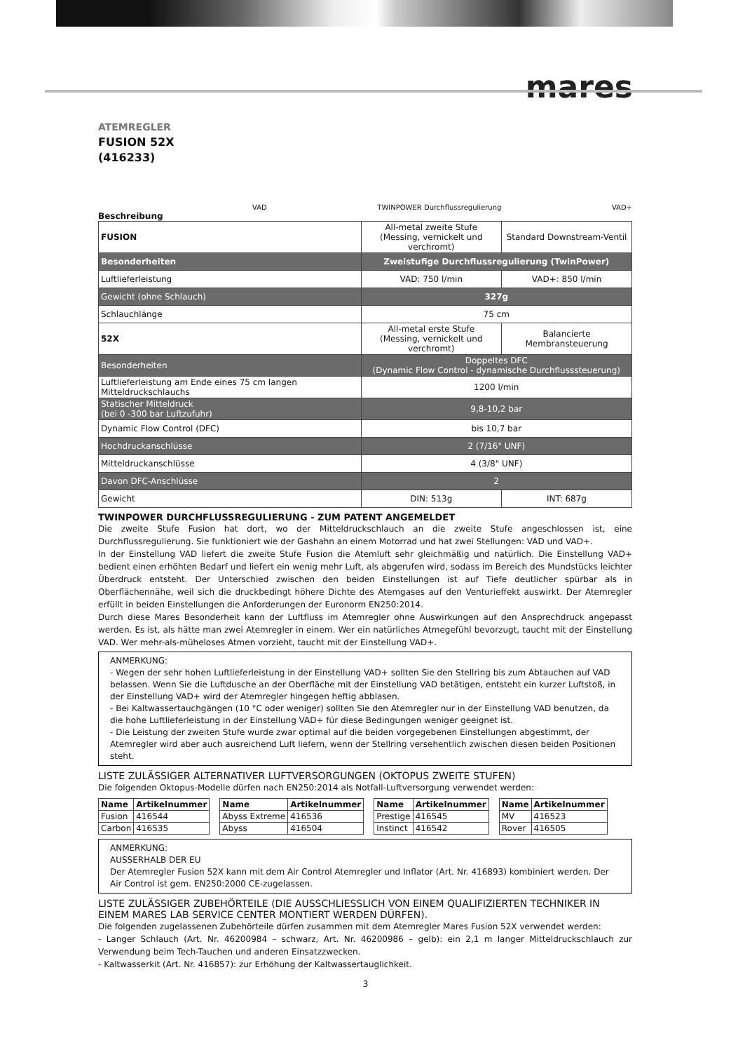mares
ATEMREGLER
FUSION 52X
(416233)
VAD TWINPOWER Durchflussregulierung VAD+
Beschreibung
| FUSION | All-metal zweite Stufe (Messing, vernickelt und verchromt) | Standard Downstream-Ventil |
| Besonderheiten | Zweistufige Durchflussregulierung (TwinPower) | |
| Luftlieferleistung | VAD: 750 l/min | VAD+: 850 l/min |
| Gewicht (ohne Schlauch) | 327g | |
| Schlauchlänge | 75 cm | |
| 52X | All-metal erste Stufe (Messing, vernickelt und verchromt) | Balancierte Membransteuerung |
| Besonderheiten | Doppeltes DFC (Dynamic Flow Control - dynamische Durchflusssteuerung) | |
| Luftlieferleistung am Ende eines 75 cm langen Mitteldruckschlauchs | 1200 l/min | |
| Statischer Mitteldruck (bei 0 -300 bar Luftzufuhr) | 9,8-10,2 bar | |
| Dynamic Flow Control (DFC) | bis 10,7 bar | |
| Hochdruckanschlüsse | 2 (7/16" UNF) | |
| Mitteldruckanschlüsse | 4 (3/8" UNF) | |
| Davon DFC-Anschlüsse | 2 | |
| Gewicht | DIN: 513g | INT: 687g |
TWINPOWER DURCHFLUSSREGULIERUNG - ZUM PATENT ANGEMELDET
Die zweite Stufe Fusion hat dort, wo der Mitteldruckschlauch an die zweite Stufe angeschlossen ist, eine Durchflussregulierung. Sie funktioniert wie der Gashahn an einem Motorrad und hat zwei Stellungen: VAD und VAD+.
In der Einstellung VAD liefert die zweite Stufe Fusion die Atemluft sehr gleichmäßig und natürlich. Die Einstellung VAD+ bedient einen erhöhten Bedarf und liefert ein wenig mehr Luft, als abgerufen wird, sodass im Bereich des Mundstücks leichter Überdruck entsteht. Der Unterschied zwischen den beiden Einstellungen ist auf Tiefe deutlicher spürbar als in Oberflächennähe, weil sich die druckbedingt höhere Dichte des Atemgases auf den Venturieffekt auswirkt. Der Atemregler erfüllt in beiden Einstellungen die Anforderungen der Euronorm EN250:2014.
Durch diese Mares Besonderheit kann der Luftfluss im Atemregler ohne Auswirkungen auf den Ansprechdruck angepasst werden. Es ist, als hätte man zwei Atemregler in einem. Wer ein natürliches Atmegefühl bevorzugt, taucht mit der Einstellung VAD. Wer mehr-als-müheloses Atmen vorzieht, taucht mit der Einstellung VAD+.
ANMERKUNG:
- Wegen der sehr hohen Luftlieferleistung in der Einstellung VAD+ sollten Sie den Stellring bis zum Abtauchen auf VAD belassen. Wenn Sie die Luftdusche an der Oberfläche mit der Einstellung VAD betätigen, entsteht ein kurzer Luftstoß, in der Einstellung VAD+ wird der Atemregler hingegen heftig abblasen.
- Bei Kaltwassertauchgängen (10 °C oder weniger) sollten Sie den Atemregler nur in der Einstellung VAD benutzen, da die hohe Luftlieferleistung in der Einstellung VAD+ für diese Bedingungen weniger geeignet ist.
- Die Leistung der zweiten Stufe wurde zwar optimal auf die beiden vorgegebenen Einstellungen abgestimmt, der Atemregler wird aber auch ausreichend Luft liefern, wenn der Stellring versehentlich zwischen diesen beiden Positionen steht.
LISTE ZULÄSSIGER ALTERNATIVER LUFTVERSORGUNGEN (OKTOPUS ZWEITE STUFEN)
Die folgenden Oktopus-Modelle dürfen nach EN250:2014 als Notfall-Luftversorgung verwendet werden:
| Name | Artikelnummer |
| --- | --- |
| Fusion | 416544 |
| Carbon | 416535 |
| Name | Artikelnummer |
| --- | --- |
| Abyss Extreme | 416536 |
| Abyss | 416504 |
| Name | Artikelnummer |
| --- | --- |
| Prestige | 416545 |
| Instinct | 416542 |
| Name | Artikelnummer |
| --- | --- |
| MV | 416523 |
| Rover | 416505 |
ANMERKUNG:
AUSSERHALB DER EU
Der Atemregler Fusion 52X kann mit dem Air Control Atemregler und Inflator (Art. Nr. 416893) kombiniert werden. Der Air Control ist gem. EN250:2000 CE-zugelassen.
LISTE ZULÄSSIGER ZUBEHÖRTEILE (DIE AUSSCHLIESSLICH VON EINEM QUALIFIZIERTEN TECHNIKER IN EINEM MARES LAB SERVICE CENTER MONTIERT WERDEN DÜRFEN).
Die folgenden zugelassenen Zubehörteile dürfen zusammen mit dem Atemregler Mares Fusion 52X verwendet werden:
- Langer Schlauch (Art. Nr. 46200984 – schwarz, Art. Nr. 46200986 – gelb): ein 2,1 m langer Mitteldruckschlauch zur Verwendung beim Tech-Tauchen und anderen Einsatzzwecken.
- Kaltwasserkit (Art. Nr. 416857): zur Erhöhung der Kaltwassertauglichkeit.
3